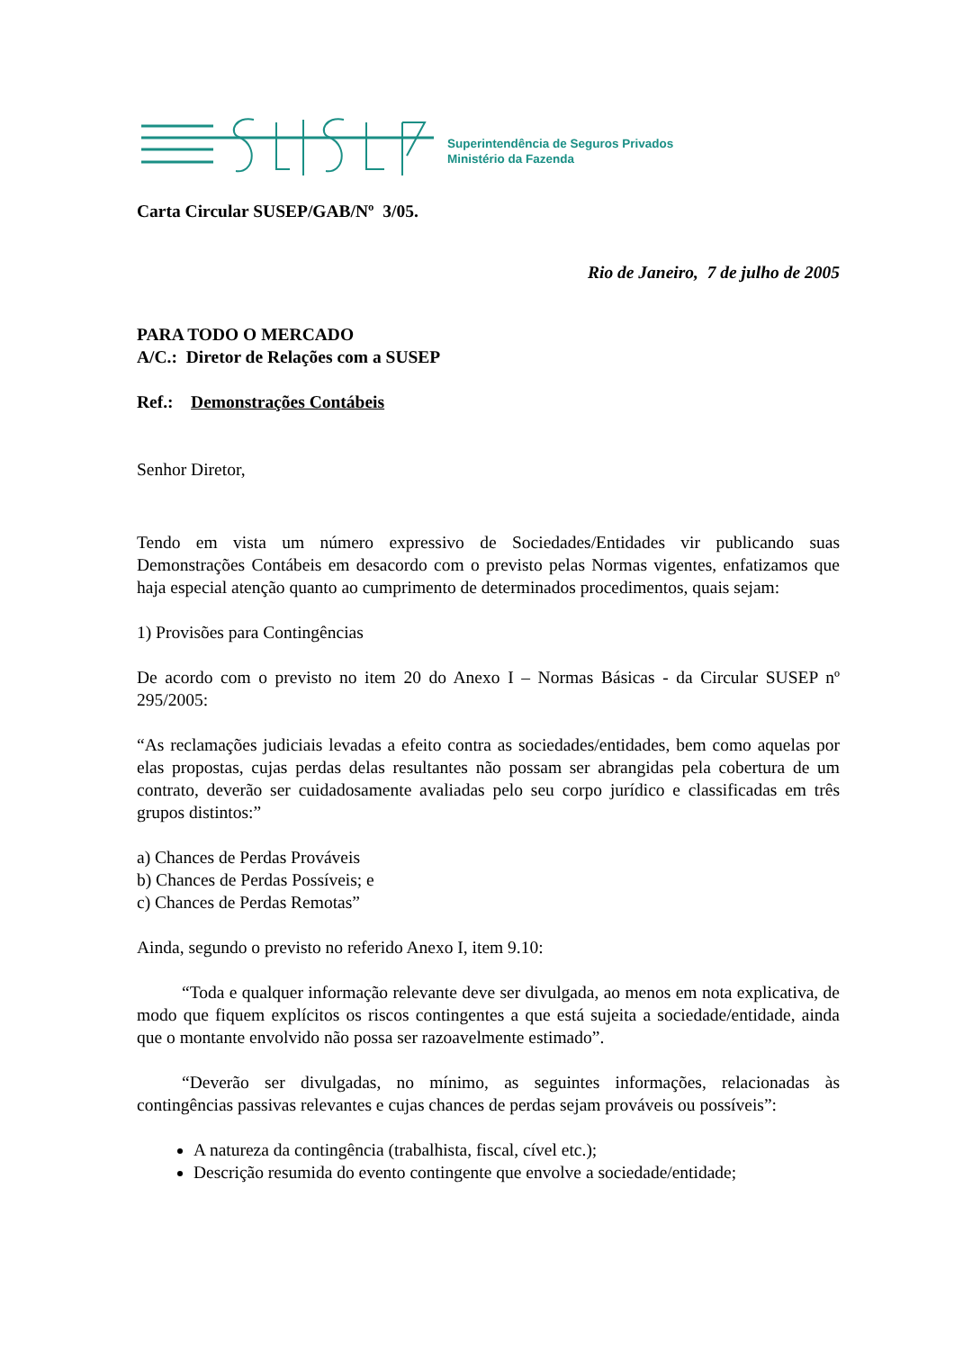Superintendência de Seguros Privados
Ministério da Fazenda
Carta Circular SUSEP/GAB/Nº 3/05.
Rio de Janeiro, 7 de julho de 2005
PARA TODO O MERCADO
A/C.: Diretor de Relações com a SUSEP
Ref.: Demonstrações Contábeis
Senhor Diretor,
Tendo em vista um número expressivo de Sociedades/Entidades vir publicando suas Demonstrações Contábeis em desacordo com o previsto pelas Normas vigentes, enfatizamos que haja especial atenção quanto ao cumprimento de determinados procedimentos, quais sejam:
1) Provisões para Contingências
De acordo com o previsto no item 20 do Anexo I – Normas Básicas - da Circular SUSEP nº 295/2005:
“As reclamações judiciais levadas a efeito contra as sociedades/entidades, bem como aquelas por elas propostas, cujas perdas delas resultantes não possam ser abrangidas pela cobertura de um contrato, deverão ser cuidadosamente avaliadas pelo seu corpo jurídico e classificadas em três grupos distintos:”
a) Chances de Perdas Prováveis
b) Chances de Perdas Possíveis; e
c) Chances de Perdas Remotas”
Ainda, segundo o previsto no referido Anexo I, item 9.10:
“Toda e qualquer informação relevante deve ser divulgada, ao menos em nota explicativa, de modo que fiquem explícitos os riscos contingentes a que está sujeita a sociedade/entidade, ainda que o montante envolvido não possa ser razoavelmente estimado”.
“Deverão ser divulgadas, no mínimo, as seguintes informações, relacionadas às contingências passivas relevantes e cujas chances de perdas sejam prováveis ou possíveis”:
A natureza da contingência (trabalhista, fiscal, cível etc.);
Descrição resumida do evento contingente que envolve a sociedade/entidade;